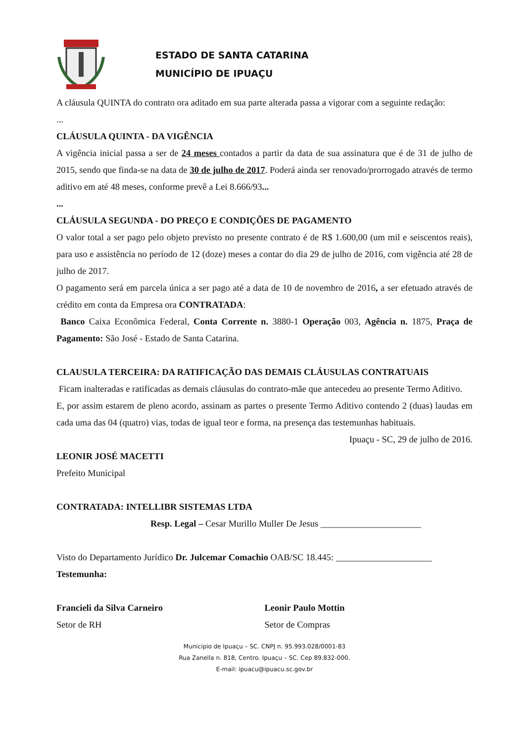ESTADO DE SANTA CATARINA
MUNICÍPIO DE IPUAÇU
A cláusula QUINTA do contrato ora aditado em sua parte alterada passa a vigorar com a seguinte redação:
...
CLÁUSULA QUINTA - DA VIGÊNCIA
A vigência inicial passa a ser de 24 meses contados a partir da data de sua assinatura que é de 31 de julho de 2015, sendo que finda-se na data de 30 de julho de 2017. Poderá ainda ser renovado/prorrogado através de termo aditivo em até 48 meses, conforme prevê a Lei 8.666/93...
...
CLÁUSULA SEGUNDA - DO PREÇO E CONDIÇÕES DE PAGAMENTO
O valor total a ser pago pelo objeto previsto no presente contrato é de R$ 1.600,00 (um mil e seiscentos reais), para uso e assistência no período de 12 (doze) meses a contar do dia 29 de julho de 2016, com vigência até 28 de julho de 2017.
O pagamento será em parcela única a ser pago até a data de 10 de novembro de 2016, a ser efetuado através de crédito em conta da Empresa ora CONTRATADA:
Banco Caixa Econômica Federal, Conta Corrente n. 3880-1 Operação 003, Agência n. 1875, Praça de Pagamento: São José - Estado de Santa Catarina.
CLAUSULA TERCEIRA: DA RATIFICAÇÃO DAS DEMAIS CLÁUSULAS CONTRATUAIS
Ficam inalteradas e ratificadas as demais cláusulas do contrato-mãe que antecedeu ao presente Termo Aditivo.
E, por assim estarem de pleno acordo, assinam as partes o presente Termo Aditivo contendo 2 (duas) laudas em cada uma das 04 (quatro) vias, todas de igual teor e forma, na presença das testemunhas habituais.
Ipuaçu - SC, 29 de julho de 2016.
LEONIR JOSÉ MACETTI
Prefeito Municipal
CONTRATADA: INTELLIBR SISTEMAS LTDA
Resp. Legal – Cesar Murillo Muller De Jesus ______________________
Visto do Departamento Jurídico Dr. Julcemar Comachio OAB/SC 18.445: _____________________
Testemunha:
Francieli da Silva Carneiro
Setor de RH
Leonir Paulo Mottin
Setor de Compras
Município de Ipuaçu – SC. CNPJ n. 95.993.028/0001-83
Rua Zanella n. 818, Centro. Ipuaçu – SC. Cep 89.832-000.
E-mail: ipuacu@ipuacu.sc.gov.br